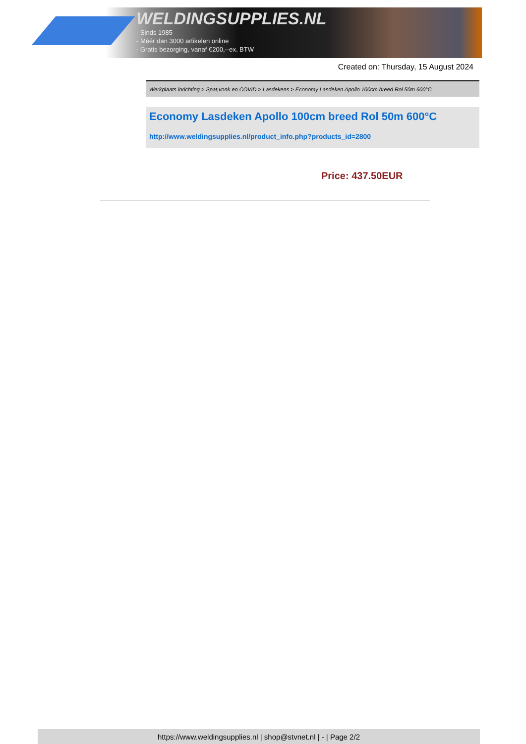WELDINGSUPPLIES.NL
- Sinds 1985
- Méér dan 3000 artikelen online
- Gratis bezorging, vanaf €200,--ex. BTW
Created on: Thursday, 15 August 2024
Werkplaats inrichting > Spat,vonk en COVID > Lasdekens > Economy Lasdeken Apollo 100cm breed Rol 50m 600°C
Economy Lasdeken Apollo 100cm breed Rol 50m 600°C
http://www.weldingsupplies.nl/product_info.php?products_id=2800
Price: 437.50EUR
https://www.weldingsupplies.nl | shop@stvnet.nl | - | Page 2/2